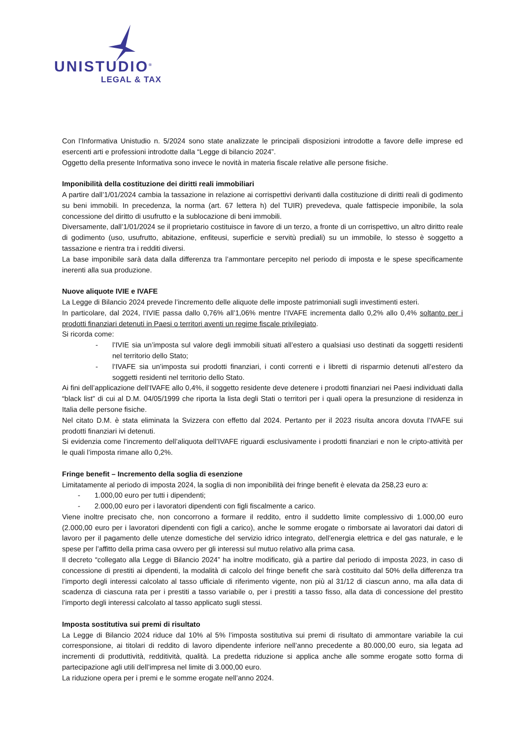UNISTUDIO<sup>®</sup>
LEGAL & TAX
Con l’Informativa Unistudio n. 5/2024 sono state analizzate le principali disposizioni introdotte a favore delle imprese ed esercenti arti e professioni introdotte dalla “Legge di bilancio 2024”.
Oggetto della presente Informativa sono invece le novità in materia fiscale relative alle persone fisiche.
Imponibilità della costituzione dei diritti reali immobiliari
A partire dall’1/01/2024 cambia la tassazione in relazione ai corrispettivi derivanti dalla costituzione di diritti reali di godimento su beni immobili. In precedenza, la norma (art. 67 lettera h) del TUIR) prevedeva, quale fattispecie imponibile, la sola concessione del diritto di usufrutto e la sublocazione di beni immobili.
Diversamente, dall’1/01/2024 se il proprietario costituisce in favore di un terzo, a fronte di un corrispettivo, un altro diritto reale di godimento (uso, usufrutto, abitazione, enfiteusi, superficie e servitù prediali) su un immobile, lo stesso è soggetto a tassazione e rientra tra i redditi diversi.
La base imponibile sarà data dalla differenza tra l’ammontare percepito nel periodo di imposta e le spese specificamente inerenti alla sua produzione.
Nuove aliquote IVIE e IVAFE
La Legge di Bilancio 2024 prevede l’incremento delle aliquote delle imposte patrimoniali sugli investimenti esteri.
In particolare, dal 2024, l’IVIE passa dallo 0,76% all’1,06% mentre l’IVAFE incrementa dallo 0,2% allo 0,4% soltanto per i prodotti finanziari detenuti in Paesi o territori aventi un regime fiscale privilegiato.
Si ricorda come:
- l’IVIE sia un’imposta sul valore degli immobili situati all’estero a qualsiasi uso destinati da soggetti residenti nel territorio dello Stato;
- l’IVAFE sia un’imposta sui prodotti finanziari, i conti correnti e i libretti di risparmio detenuti all’estero da soggetti residenti nel territorio dello Stato.
Ai fini dell’applicazione dell’IVAFE allo 0,4%, il soggetto residente deve detenere i prodotti finanziari nei Paesi individuati dalla “black list” di cui al D.M. 04/05/1999 che riporta la lista degli Stati o territori per i quali opera la presunzione di residenza in Italia delle persone fisiche.
Nel citato D.M. è stata eliminata la Svizzera con effetto dal 2024. Pertanto per il 2023 risulta ancora dovuta l’IVAFE sui prodotti finanziari ivi detenuti.
Si evidenzia come l’incremento dell’aliquota dell’IVAFE riguardi esclusivamente i prodotti finanziari e non le cripto-attività per le quali l’imposta rimane allo 0,2%.
Fringe benefit – Incremento della soglia di esenzione
Limitatamente al periodo di imposta 2024, la soglia di non imponibilità dei fringe benefit è elevata da 258,23 euro a:
- 1.000,00 euro per tutti i dipendenti;
- 2.000,00 euro per i lavoratori dipendenti con figli fiscalmente a carico.
Viene inoltre precisato che, non concorrono a formare il reddito, entro il suddetto limite complessivo di 1.000,00 euro (2.000,00 euro per i lavoratori dipendenti con figli a carico), anche le somme erogate o rimborsate ai lavoratori dai datori di lavoro per il pagamento delle utenze domestiche del servizio idrico integrato, dell’energia elettrica e del gas naturale, e le spese per l’affitto della prima casa ovvero per gli interessi sul mutuo relativo alla prima casa.
Il decreto “collegato alla Legge di Bilancio 2024” ha inoltre modificato, già a partire dal periodo di imposta 2023, in caso di concessione di prestiti ai dipendenti, la modalità di calcolo del fringe benefit che sarà costituito dal 50% della differenza tra l’importo degli interessi calcolato al tasso ufficiale di riferimento vigente, non più al 31/12 di ciascun anno, ma alla data di scadenza di ciascuna rata per i prestiti a tasso variabile o, per i prestiti a tasso fisso, alla data di concessione del prestito l’importo degli interessi calcolato al tasso applicato sugli stessi.
Imposta sostitutiva sui premi di risultato
La Legge di Bilancio 2024 riduce dal 10% al 5% l’imposta sostitutiva sui premi di risultato di ammontare variabile la cui corresponsione, ai titolari di reddito di lavoro dipendente inferiore nell’anno precedente a 80.000,00 euro, sia legata ad incrementi di produttività, redditività, qualità. La predetta riduzione si applica anche alle somme erogate sotto forma di partecipazione agli utili dell’impresa nel limite di 3.000,00 euro.
La riduzione opera per i premi e le somme erogate nell’anno 2024.